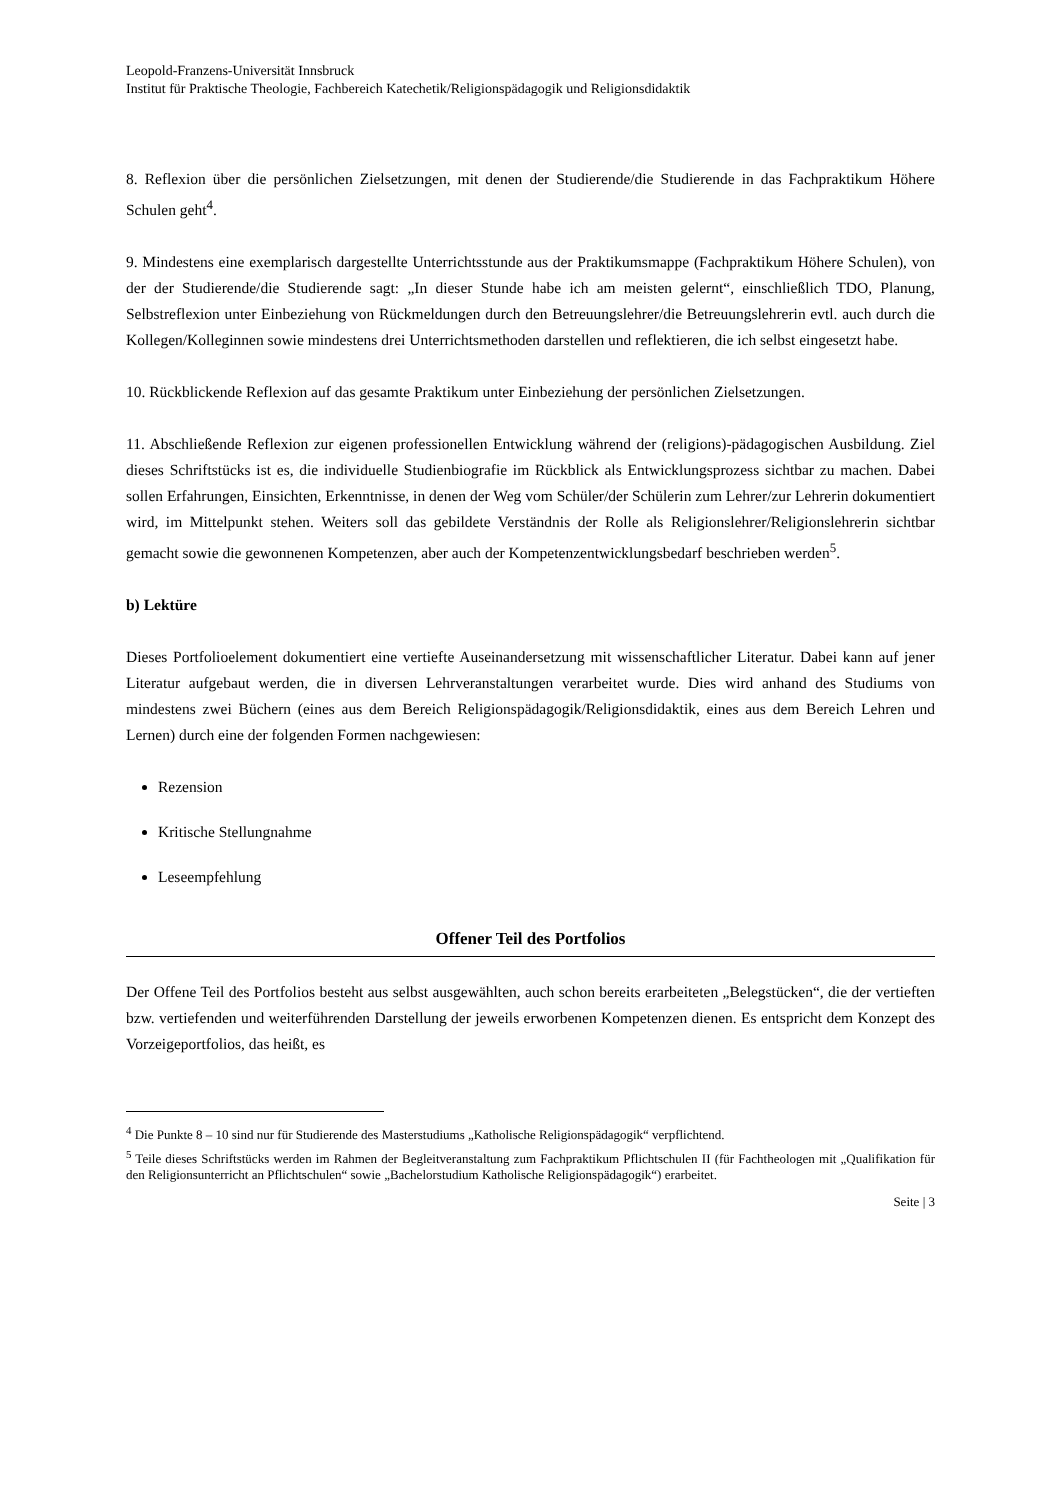Leopold-Franzens-Universität Innsbruck
Institut für Praktische Theologie, Fachbereich Katechetik/Religionspädagogik und Religionsdidaktik
8. Reflexion über die persönlichen Zielsetzungen, mit denen der Studierende/die Studierende in das Fachpraktikum Höhere Schulen geht<sup>4</sup>.
9. Mindestens eine exemplarisch dargestellte Unterrichtsstunde aus der Praktikumsmappe (Fachpraktikum Höhere Schulen), von der der Studierende/die Studierende sagt: „In dieser Stunde habe ich am meisten gelernt“, einschließlich TDO, Planung, Selbstreflexion unter Einbeziehung von Rückmeldungen durch den Betreuungslehrer/die Betreuungslehrerin evtl. auch durch die Kollegen/Kolleginnen sowie mindestens drei Unterrichtsmethoden darstellen und reflektieren, die ich selbst eingesetzt habe.
10. Rückblickende Reflexion auf das gesamte Praktikum unter Einbeziehung der persönlichen Zielsetzungen.
11. Abschließende Reflexion zur eigenen professionellen Entwicklung während der (religions)-pädagogischen Ausbildung. Ziel dieses Schriftstücks ist es, die individuelle Studienbiografie im Rückblick als Entwicklungsprozess sichtbar zu machen. Dabei sollen Erfahrungen, Einsichten, Erkenntnisse, in denen der Weg vom Schüler/der Schülerin zum Lehrer/zur Lehrerin dokumentiert wird, im Mittelpunkt stehen. Weiters soll das gebildete Verständnis der Rolle als Religionslehrer/Religionslehrerin sichtbar gemacht sowie die gewonnenen Kompetenzen, aber auch der Kompetenzentwicklungsbedarf beschrieben werden<sup>5</sup>.
b) Lektüre
Dieses Portfolioelement dokumentiert eine vertiefte Auseinandersetzung mit wissenschaftlicher Literatur. Dabei kann auf jener Literatur aufgebaut werden, die in diversen Lehrveranstaltungen verarbeitet wurde. Dies wird anhand des Studiums von mindestens zwei Büchern (eines aus dem Bereich Religionspädagogik/Religionsdidaktik, eines aus dem Bereich Lehren und Lernen) durch eine der folgenden Formen nachgewiesen:
Rezension
Kritische Stellungnahme
Leseempfehlung
Offener Teil des Portfolios
Der Offene Teil des Portfolios besteht aus selbst ausgewählten, auch schon bereits erarbeiteten „Belegstücken“, die der vertieften bzw. vertiefenden und weiterführenden Darstellung der jeweils erworbenen Kompetenzen dienen. Es entspricht dem Konzept des Vorzeigeportfolios, das heißt, es
<sup>4</sup> Die Punkte 8 – 10 sind nur für Studierende des Masterstudiums „Katholische Religionspädagogik“ verpflichtend.
<sup>5</sup> Teile dieses Schriftstücks werden im Rahmen der Begleitveranstaltung zum Fachpraktikum Pflichtschulen II (für Fachtheologen mit „Qualifikation für den Religionsunterricht an Pflichtschulen“ sowie „Bachelorstudium Katholische Religionspädagogik“) erarbeitet.
Seite | 3